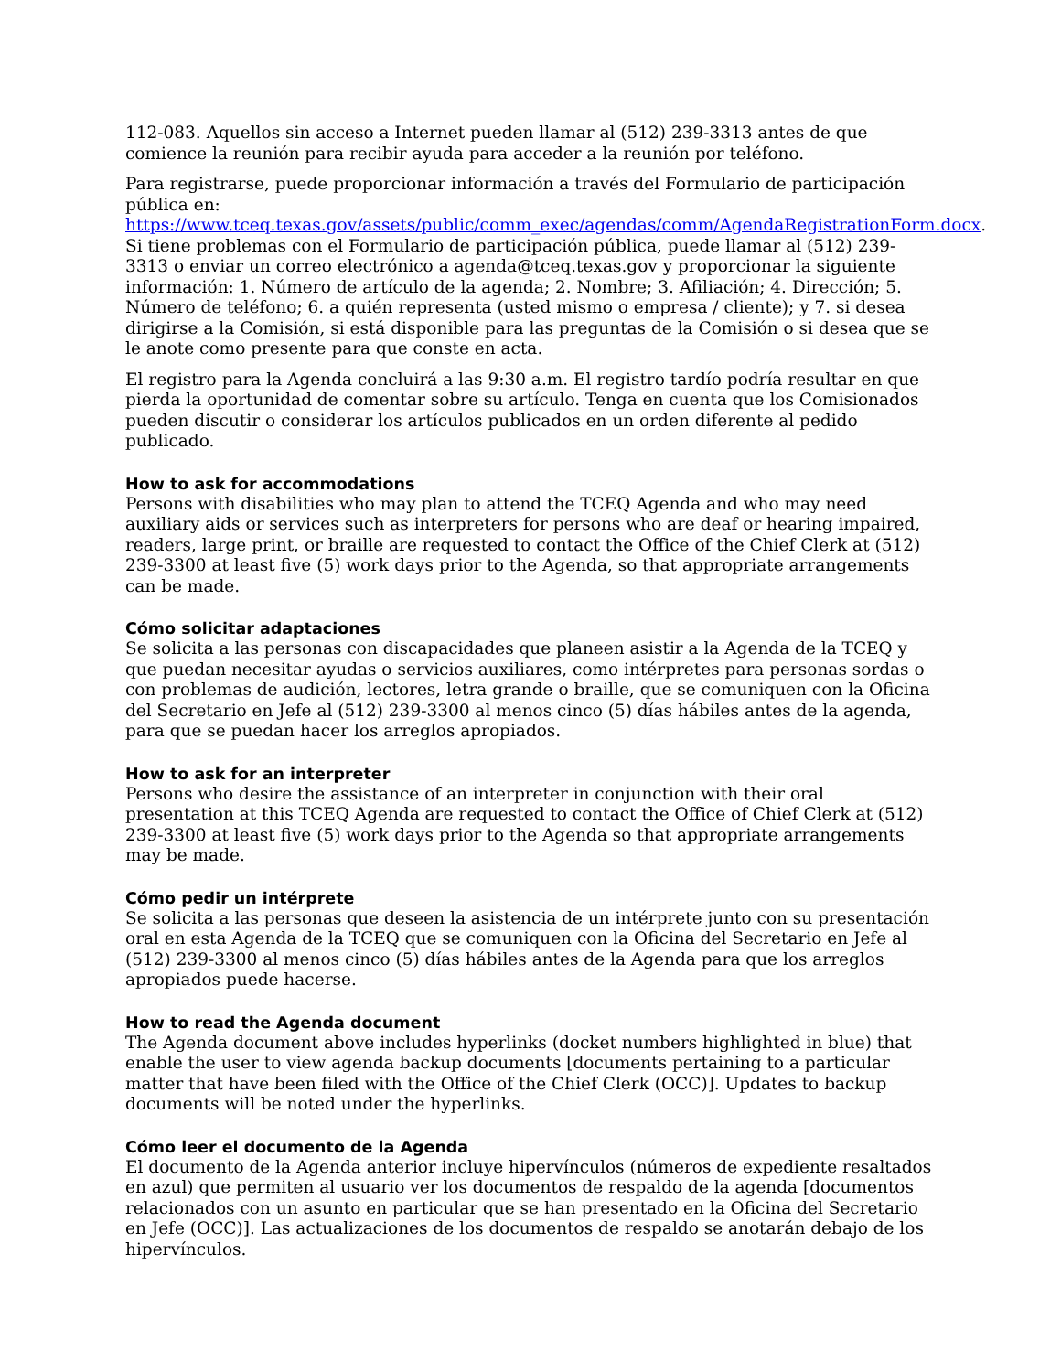112-083. Aquellos sin acceso a Internet pueden llamar al (512) 239-3313 antes de que comience la reunión para recibir ayuda para acceder a la reunión por teléfono.
Para registrarse, puede proporcionar información a través del Formulario de participación pública en: https://www.tceq.texas.gov/assets/public/comm_exec/agendas/comm/AgendaRegistrationForm.docx. Si tiene problemas con el Formulario de participación pública, puede llamar al (512) 239-3313 o enviar un correo electrónico a agenda@tceq.texas.gov y proporcionar la siguiente información: 1. Número de artículo de la agenda; 2. Nombre; 3. Afiliación; 4. Dirección; 5. Número de teléfono; 6. a quién representa (usted mismo o empresa / cliente); y 7. si desea dirigirse a la Comisión, si está disponible para las preguntas de la Comisión o si desea que se le anote como presente para que conste en acta.
El registro para la Agenda concluirá a las 9:30 a.m. El registro tardío podría resultar en que pierda la oportunidad de comentar sobre su artículo. Tenga en cuenta que los Comisionados pueden discutir o considerar los artículos publicados en un orden diferente al pedido publicado.
How to ask for accommodations
Persons with disabilities who may plan to attend the TCEQ Agenda and who may need auxiliary aids or services such as interpreters for persons who are deaf or hearing impaired, readers, large print, or braille are requested to contact the Office of the Chief Clerk at (512) 239-3300 at least five (5) work days prior to the Agenda, so that appropriate arrangements can be made.
Cómo solicitar adaptaciones
Se solicita a las personas con discapacidades que planeen asistir a la Agenda de la TCEQ y que puedan necesitar ayudas o servicios auxiliares, como intérpretes para personas sordas o con problemas de audición, lectores, letra grande o braille, que se comuniquen con la Oficina del Secretario en Jefe al (512) 239-3300 al menos cinco (5) días hábiles antes de la agenda, para que se puedan hacer los arreglos apropiados.
How to ask for an interpreter
Persons who desire the assistance of an interpreter in conjunction with their oral presentation at this TCEQ Agenda are requested to contact the Office of Chief Clerk at (512) 239-3300 at least five (5) work days prior to the Agenda so that appropriate arrangements may be made.
Cómo pedir un intérprete
Se solicita a las personas que deseen la asistencia de un intérprete junto con su presentación oral en esta Agenda de la TCEQ que se comuniquen con la Oficina del Secretario en Jefe al (512) 239-3300 al menos cinco (5) días hábiles antes de la Agenda para que los arreglos apropiados puede hacerse.
How to read the Agenda document
The Agenda document above includes hyperlinks (docket numbers highlighted in blue) that enable the user to view agenda backup documents [documents pertaining to a particular matter that have been filed with the Office of the Chief Clerk (OCC)]. Updates to backup documents will be noted under the hyperlinks.
Cómo leer el documento de la Agenda
El documento de la Agenda anterior incluye hipervínculos (números de expediente resaltados en azul) que permiten al usuario ver los documentos de respaldo de la agenda [documentos relacionados con un asunto en particular que se han presentado en la Oficina del Secretario en Jefe (OCC)]. Las actualizaciones de los documentos de respaldo se anotarán debajo de los hipervínculos.